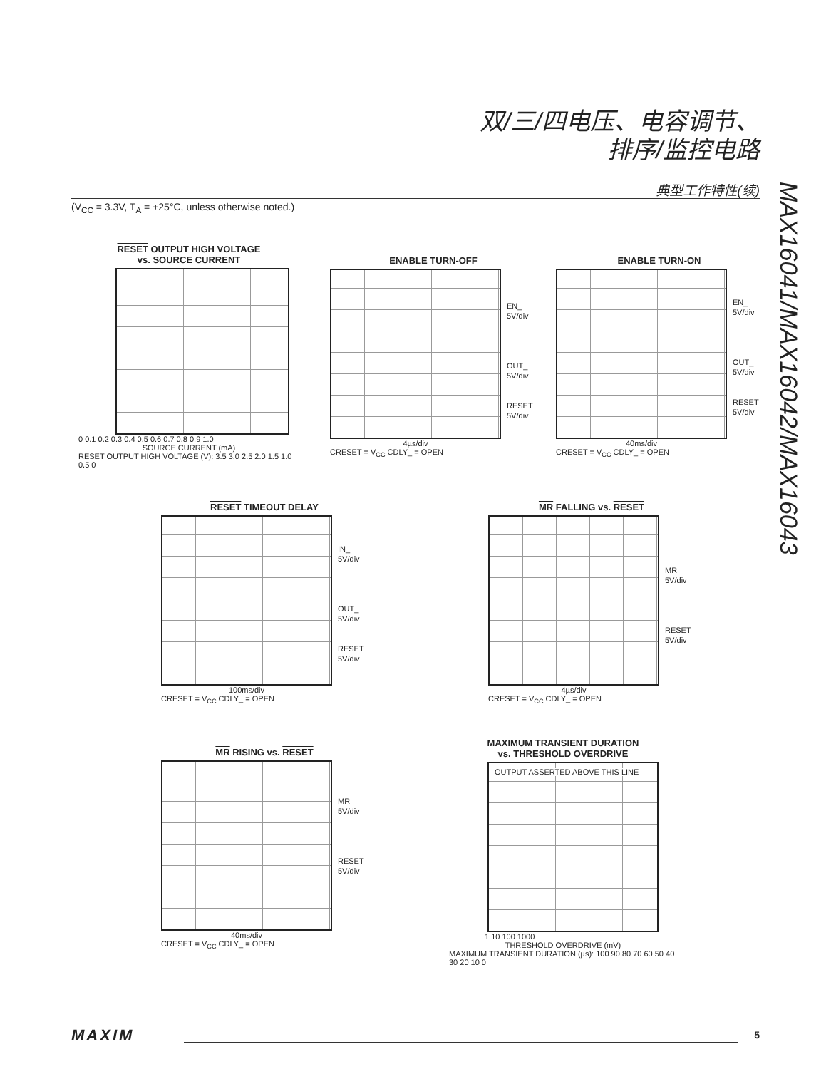双/三/四电压、电容调节、
排序/监控电路
典型工作特性(续)
MAX16041/MAX16042/MAX16043
(V<sub>CC</sub> = 3.3V, T<sub>A</sub> = +25°C, unless otherwise noted.)
RESET OUTPUT HIGH VOLTAGE
vs. SOURCE CURRENT
0 0.1 0.2 0.3 0.4 0.5 0.6 0.7 0.8 0.9 1.0
SOURCE CURRENT (mA)
RESET OUTPUT HIGH VOLTAGE (V): 3.5 3.0 2.5 2.0 1.5 1.0 0.5 0
ENABLE TURN-OFF
EN_
5V/div
OUT_
5V/div
RESET
5V/div
4µs/div
CRESET = V<sub>CC</sub> CDLY_ = OPEN
ENABLE TURN-ON
EN_
5V/div
OUT_
5V/div
RESET
5V/div
40ms/div
CRESET = V<sub>CC</sub> CDLY_ = OPEN
RESET TIMEOUT DELAY
IN_
5V/div
OUT_
5V/div
RESET
5V/div
100ms/div
CRESET = V<sub>CC</sub> CDLY_ = OPEN
MR FALLING vs. RESET
MR
5V/div
RESET
5V/div
4µs/div
CRESET = V<sub>CC</sub> CDLY_ = OPEN
MR RISING vs. RESET
MR
5V/div
RESET
5V/div
40ms/div
CRESET = V<sub>CC</sub> CDLY_ = OPEN
MAXIMUM TRANSIENT DURATION
vs. THRESHOLD OVERDRIVE
OUTPUT ASSERTED ABOVE THIS LINE
1 10 100 1000
THRESHOLD OVERDRIVE (mV)
MAXIMUM TRANSIENT DURATION (µs): 100 90 80 70 60 50 40 30 20 10 0
MAXIM 5